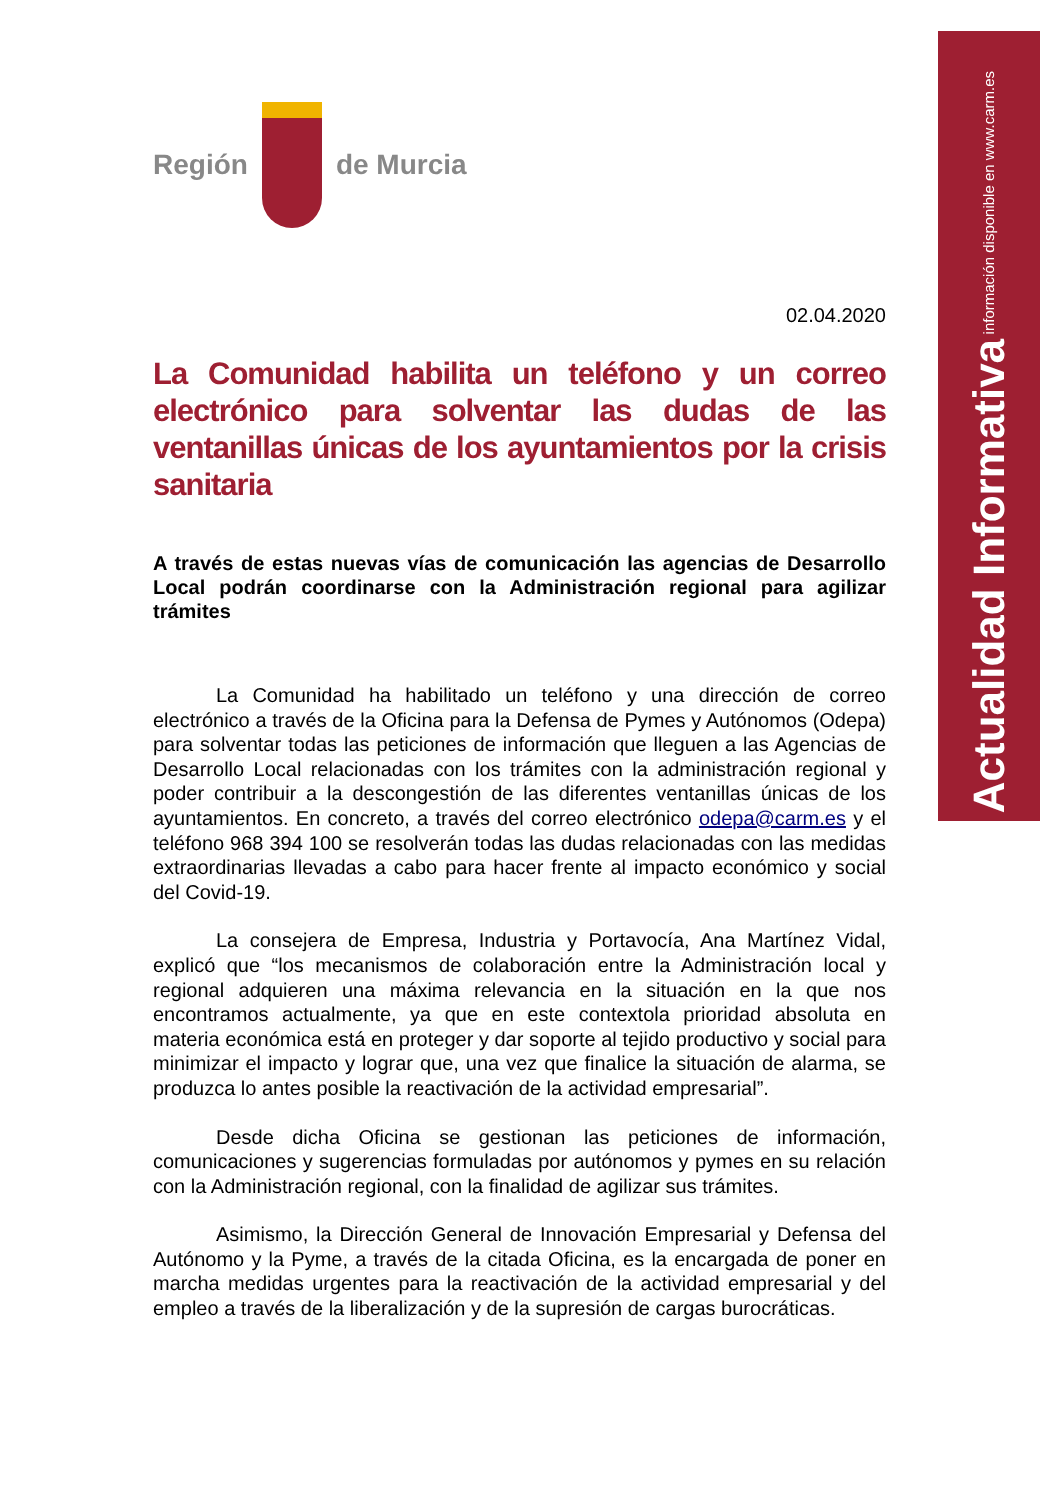Actualidad Informativa información disponible en www.carm.es
Región de Murcia
02.04.2020
La Comunidad habilita un teléfono y un correo electrónico para solventar las dudas de las ventanillas únicas de los ayuntamientos por la crisis sanitaria
A través de estas nuevas vías de comunicación las agencias de Desarrollo Local podrán coordinarse con la Administración regional para agilizar trámites
La Comunidad ha habilitado un teléfono y una dirección de correo electrónico a través de la Oficina para la Defensa de Pymes y Autónomos (Odepa) para solventar todas las peticiones de información que lleguen a las Agencias de Desarrollo Local relacionadas con los trámites con la administración regional y poder contribuir a la descongestión de las diferentes ventanillas únicas de los ayuntamientos. En concreto, a través del correo electrónico odepa@carm.es y el teléfono 968 394 100 se resolverán todas las dudas relacionadas con las medidas extraordinarias llevadas a cabo para hacer frente al impacto económico y social del Covid-19.
La consejera de Empresa, Industria y Portavocía, Ana Martínez Vidal, explicó que “los mecanismos de colaboración entre la Administración local y regional adquieren una máxima relevancia en la situación en la que nos encontramos actualmente, ya que en este contextola prioridad absoluta en materia económica está en proteger y dar soporte al tejido productivo y social para minimizar el impacto y lograr que, una vez que finalice la situación de alarma, se produzca lo antes posible la reactivación de la actividad empresarial”.
Desde dicha Oficina se gestionan las peticiones de información, comunicaciones y sugerencias formuladas por autónomos y pymes en su relación con la Administración regional, con la finalidad de agilizar sus trámites.
Asimismo, la Dirección General de Innovación Empresarial y Defensa del Autónomo y la Pyme, a través de la citada Oficina, es la encargada de poner en marcha medidas urgentes para la reactivación de la actividad empresarial y del empleo a través de la liberalización y de la supresión de cargas burocráticas.